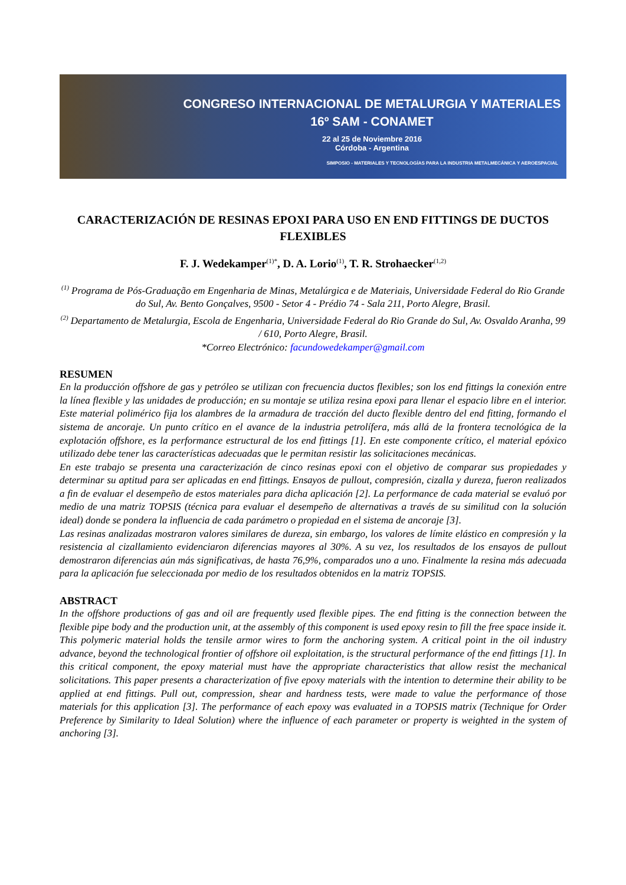CONGRESO INTERNACIONAL DE METALURGIA Y MATERIALES
16º SAM - CONAMET
22 al 25 de Noviembre 2016
Córdoba - Argentina
SIMPOSIO - MATERIALES Y TECNOLOGÍAS PARA LA INDUSTRIA METALMECÁNICA Y AEROESPACIAL
CARACTERIZACIÓN DE RESINAS EPOXI PARA USO EN END FITTINGS DE DUCTOS FLEXIBLES
F. J. Wedekamper<sup>(1)*</sup>, D. A. Lorio<sup>(1)</sup>, T. R. Strohaecker<sup>(1,2)</sup>
<sup>(1)</sup> Programa de Pós-Graduação em Engenharia de Minas, Metalúrgica e de Materiais, Universidade Federal do Rio Grande do Sul, Av. Bento Gonçalves, 9500 - Setor 4 - Prédio 74 - Sala 211, Porto Alegre, Brasil.
<sup>(2)</sup> Departamento de Metalurgia, Escola de Engenharia, Universidade Federal do Rio Grande do Sul, Av. Osvaldo Aranha, 99 / 610, Porto Alegre, Brasil.
*Correo Electrónico: facundowedekamper@gmail.com
RESUMEN
En la producción offshore de gas y petróleo se utilizan con frecuencia ductos flexibles; son los end fittings la conexión entre la línea flexible y las unidades de producción; en su montaje se utiliza resina epoxi para llenar el espacio libre en el interior. Este material polimérico fija los alambres de la armadura de tracción del ducto flexible dentro del end fitting, formando el sistema de ancoraje. Un punto crítico en el avance de la industria petrolífera, más allá de la frontera tecnológica de la explotación offshore, es la performance estructural de los end fittings [1]. En este componente crítico, el material epóxico utilizado debe tener las características adecuadas que le permitan resistir las solicitaciones mecánicas.
En este trabajo se presenta una caracterización de cinco resinas epoxi con el objetivo de comparar sus propiedades y determinar su aptitud para ser aplicadas en end fittings. Ensayos de pullout, compresión, cizalla y dureza, fueron realizados a fin de evaluar el desempeño de estos materiales para dicha aplicación [2]. La performance de cada material se evaluó por medio de una matriz TOPSIS (técnica para evaluar el desempeño de alternativas a través de su similitud con la solución ideal) donde se pondera la influencia de cada parámetro o propiedad en el sistema de ancoraje [3].
Las resinas analizadas mostraron valores similares de dureza, sin embargo, los valores de límite elástico en compresión y la resistencia al cizallamiento evidenciaron diferencias mayores al 30%. A su vez, los resultados de los ensayos de pullout demostraron diferencias aún más significativas, de hasta 76,9%, comparados uno a uno. Finalmente la resina más adecuada para la aplicación fue seleccionada por medio de los resultados obtenidos en la matriz TOPSIS.
ABSTRACT
In the offshore productions of gas and oil are frequently used flexible pipes. The end fitting is the connection between the flexible pipe body and the production unit, at the assembly of this component is used epoxy resin to fill the free space inside it. This polymeric material holds the tensile armor wires to form the anchoring system. A critical point in the oil industry advance, beyond the technological frontier of offshore oil exploitation, is the structural performance of the end fittings [1]. In this critical component, the epoxy material must have the appropriate characteristics that allow resist the mechanical solicitations. This paper presents a characterization of five epoxy materials with the intention to determine their ability to be applied at end fittings. Pull out, compression, shear and hardness tests, were made to value the performance of those materials for this application [3]. The performance of each epoxy was evaluated in a TOPSIS matrix (Technique for Order Preference by Similarity to Ideal Solution) where the influence of each parameter or property is weighted in the system of anchoring [3].